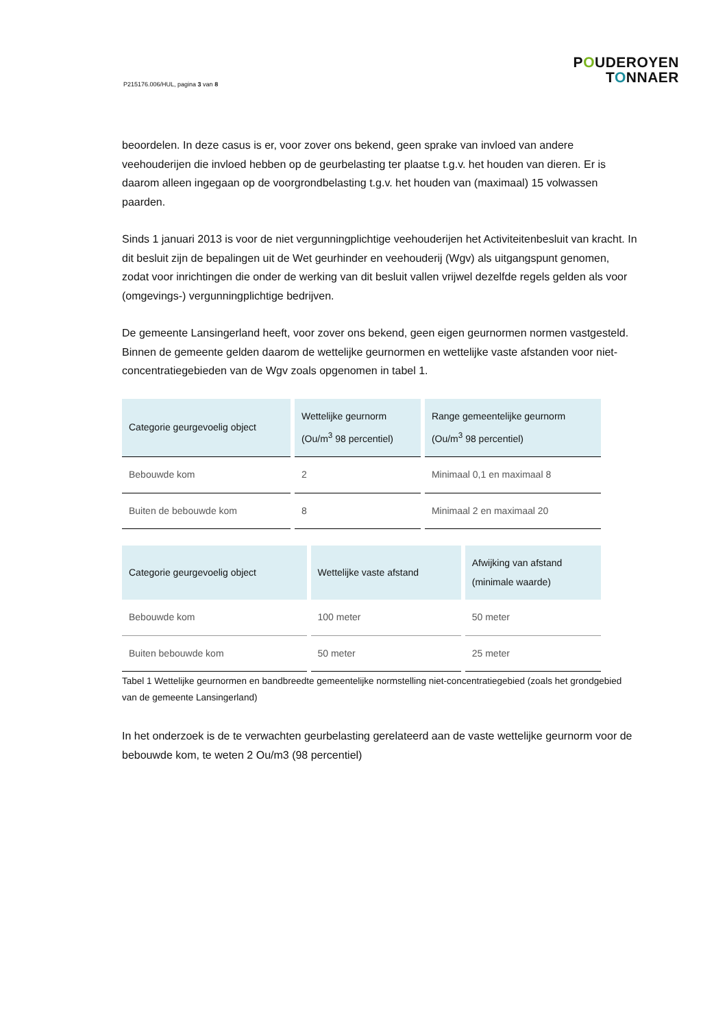P215176.006/HUL, pagina 3 van 8
POUDEROYEN
TONNAER
beoordelen. In deze casus is er, voor zover ons bekend, geen sprake van invloed van andere veehouderijen die invloed hebben op de geurbelasting ter plaatse t.g.v. het houden van dieren. Er is daarom alleen ingegaan op de voorgrondbelasting t.g.v. het houden van (maximaal) 15 volwassen paarden.
Sinds 1 januari 2013 is voor de niet vergunningplichtige veehouderijen het Activiteitenbesluit van kracht. In dit besluit zijn de bepalingen uit de Wet geurhinder en veehouderij (Wgv) als uitgangspunt genomen, zodat voor inrichtingen die onder de werking van dit besluit vallen vrijwel dezelfde regels gelden als voor (omgevings-) vergunningplichtige bedrijven.
De gemeente Lansingerland heeft, voor zover ons bekend, geen eigen geurnormen normen vastgesteld. Binnen de gemeente gelden daarom de wettelijke geurnormen en wettelijke vaste afstanden voor niet-concentratiegebieden van de Wgv zoals opgenomen in tabel 1.
| Categorie geurgevoelig object | Wettelijke geurnorm (Ou/m<sup>3</sup> 98 percentiel) | Range gemeentelijke geurnorm (Ou/m<sup>3</sup> 98 percentiel) |
| --- | --- | --- |
| Bebouwde kom | 2 | Minimaal 0,1 en maximaal 8 |
| Buiten de bebouwde kom | 8 | Minimaal 2 en maximaal 20 |
| Categorie geurgevoelig object | Wettelijke vaste afstand | Afwijking van afstand (minimale waarde) |
| --- | --- | --- |
| Bebouwde kom | 100 meter | 50 meter |
| Buiten bebouwde kom | 50 meter | 25 meter |
Tabel 1 Wettelijke geurnormen en bandbreedte gemeentelijke normstelling niet-concentratiegebied (zoals het grondgebied van de gemeente Lansingerland)
In het onderzoek is de te verwachten geurbelasting gerelateerd aan de vaste wettelijke geurnorm voor de bebouwde kom, te weten 2 Ou/m3 (98 percentiel)